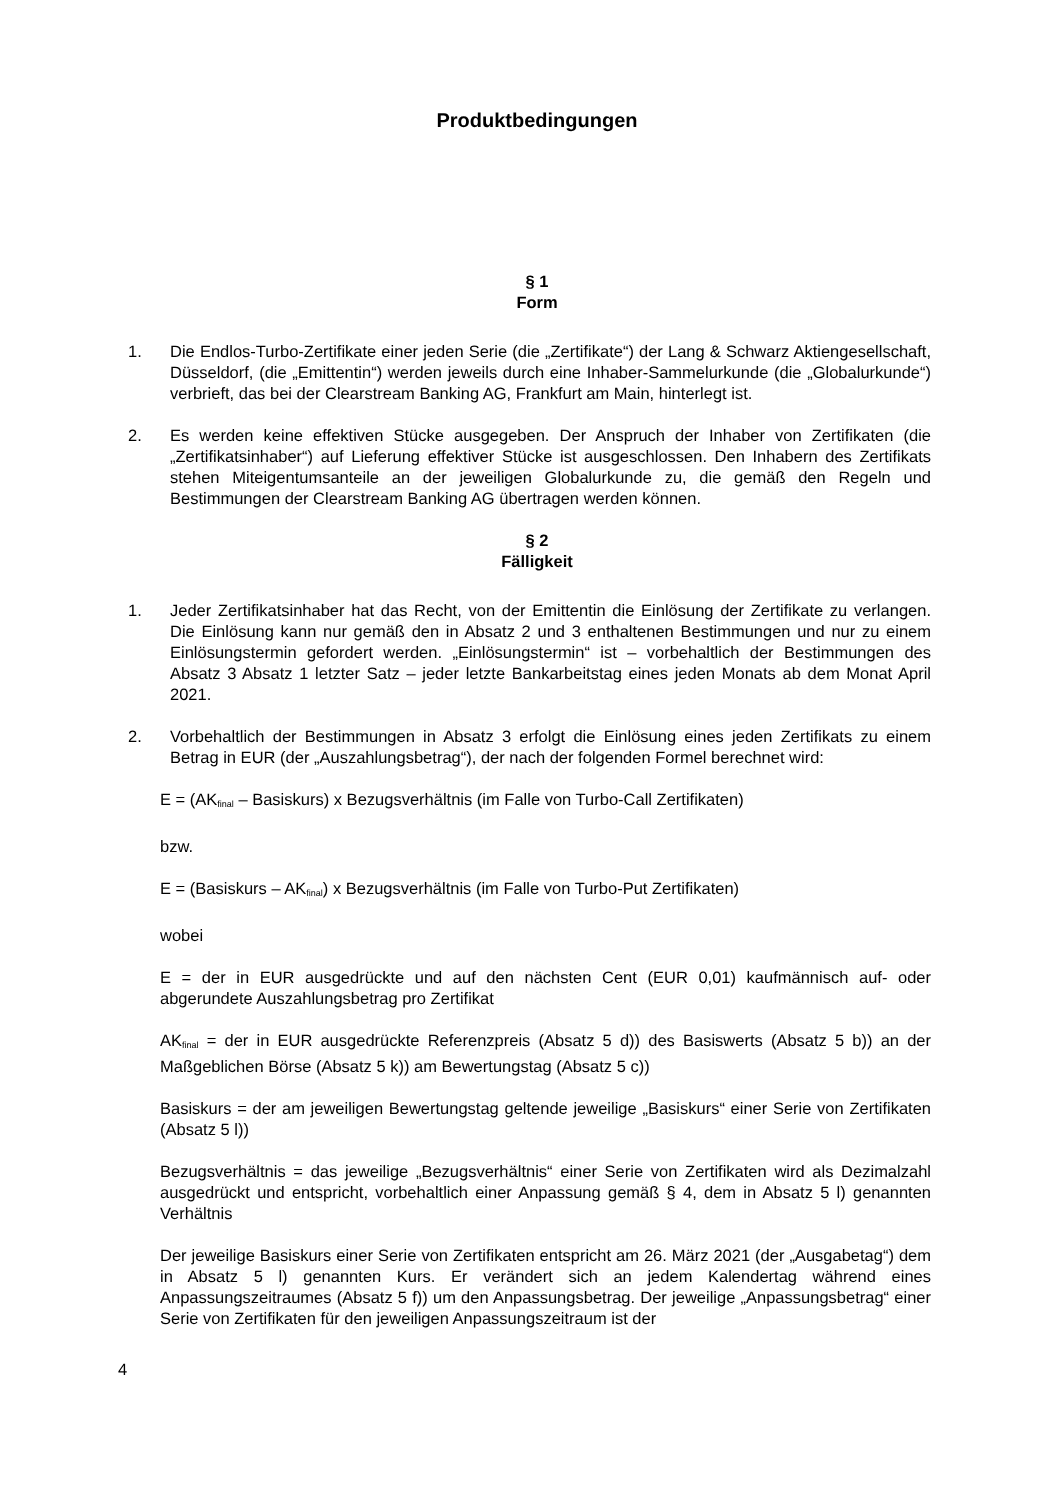Produktbedingungen
§ 1
Form
1. Die Endlos-Turbo-Zertifikate einer jeden Serie (die „Zertifikate“) der Lang & Schwarz Aktiengesellschaft, Düsseldorf, (die „Emittentin“) werden jeweils durch eine Inhaber-Sammelurkunde (die „Globalurkunde“) verbrieft, das bei der Clearstream Banking AG, Frankfurt am Main, hinterlegt ist.
2. Es werden keine effektiven Stücke ausgegeben. Der Anspruch der Inhaber von Zertifikaten (die „Zertifikatsinhaber“) auf Lieferung effektiver Stücke ist ausgeschlossen. Den Inhabern des Zertifikats stehen Miteigentumsanteile an der jeweiligen Globalurkunde zu, die gemäß den Regeln und Bestimmungen der Clearstream Banking AG übertragen werden können.
§ 2
Fälligkeit
1. Jeder Zertifikatsinhaber hat das Recht, von der Emittentin die Einlösung der Zertifikate zu verlangen. Die Einlösung kann nur gemäß den in Absatz 2 und 3 enthaltenen Bestimmungen und nur zu einem Einlösungstermin gefordert werden. „Einlösungstermin“ ist – vorbehaltlich der Bestimmungen des Absatz 3 Absatz 1 letzter Satz – jeder letzte Bankarbeitstag eines jeden Monats ab dem Monat April 2021.
2. Vorbehaltlich der Bestimmungen in Absatz 3 erfolgt die Einlösung eines jeden Zertifikats zu einem Betrag in EUR (der „Auszahlungsbetrag“), der nach der folgenden Formel berechnet wird:
E = (AK<sub>final</sub> – Basiskurs) x Bezugsverhältnis (im Falle von Turbo-Call Zertifikaten)
bzw.
E = (Basiskurs – AK<sub>final</sub>) x Bezugsverhältnis (im Falle von Turbo-Put Zertifikaten)
wobei
E = der in EUR ausgedrückte und auf den nächsten Cent (EUR 0,01) kaufmännisch auf- oder abgerundete Auszahlungsbetrag pro Zertifikat
AK<sub>final</sub> = der in EUR ausgedrückte Referenzpreis (Absatz 5 d)) des Basiswerts (Absatz 5 b)) an der Maßgeblichen Börse (Absatz 5 k)) am Bewertungstag (Absatz 5 c))
Basiskurs = der am jeweiligen Bewertungstag geltende jeweilige „Basiskurs“ einer Serie von Zertifikaten (Absatz 5 l))
Bezugsverhältnis = das jeweilige „Bezugsverhältnis“ einer Serie von Zertifikaten wird als Dezimalzahl ausgedrückt und entspricht, vorbehaltlich einer Anpassung gemäß § 4, dem in Absatz 5 l) genannten Verhältnis
Der jeweilige Basiskurs einer Serie von Zertifikaten entspricht am 26. März 2021 (der „Ausgabetag“) dem in Absatz 5 l) genannten Kurs. Er verändert sich an jedem Kalendertag während eines Anpassungszeitraumes (Absatz 5 f)) um den Anpassungsbetrag. Der jeweilige „Anpassungsbetrag“ einer Serie von Zertifikaten für den jeweiligen Anpassungszeitraum ist der
4